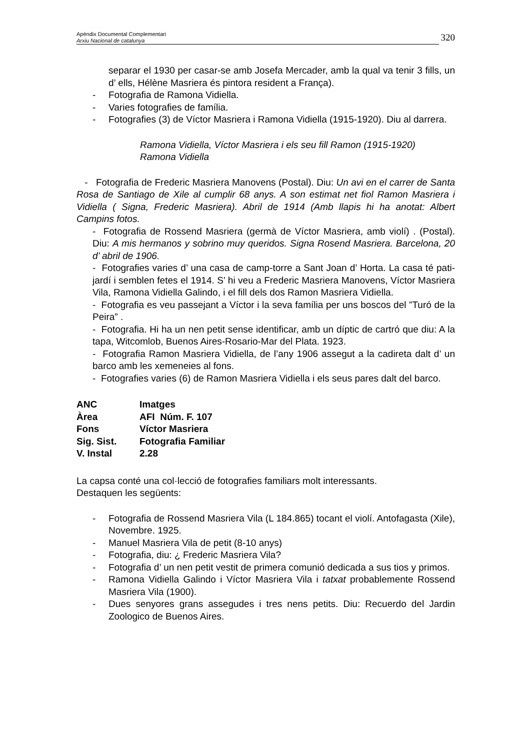Apèndix Documental Complementari
Arxiu Nacional de catalunya
320
separar el 1930 per casar-se amb Josefa Mercader, amb la qual va tenir 3 fills, un d’ ells, Hélène Masriera és pintora resident a França).
- Fotografia de Ramona Vidiella.
- Varies fotografies de família.
- Fotografies (3) de Víctor Masriera i Ramona Vidiella (1915-1920). Diu al darrera.
Ramona Vidiella, Víctor Masriera i els seu fill Ramon (1915-1920)
Ramona Vidiella
- Fotografia de Frederic Masriera Manovens (Postal). Diu: Un avi en el carrer de Santa Rosa de Santiago de Xile al cumplir 68 anys. A son estimat net fiol Ramon Masriera i Vidiella ( Signa, Frederic Masriera). Abril de 1914 (Amb llapis hi ha anotat: Albert Campins fotos.
- Fotografia de Rossend Masriera (germà de Víctor Masriera, amb violí) . (Postal). Diu: A mis hermanos y sobrino muy queridos. Signa Rosend Masriera. Barcelona, 20 d’ abril de 1906.
- Fotografies varies d’ una casa de camp-torre a Sant Joan d’ Horta. La casa té pati-jardí i semblen fetes el 1914. S’ hi veu a Frederic Masriera Manovens, Víctor Masriera Vila, Ramona Vidiella Galindo, i el fill dels dos Ramon Masriera Vidiella.
- Fotografia es veu passejant a Víctor i la seva família per uns boscos del ”Turó de la Peira” .
- Fotografia. Hi ha un nen petit sense identificar, amb un díptic de cartró que diu: A la tapa, Witcomlob, Buenos Aires-Rosario-Mar del Plata. 1923.
- Fotografia Ramon Masriera Vidiella, de l’any 1906 assegut a la cadireta dalt d’ un barco amb les xemeneies al fons.
- Fotografies varies (6) de Ramon Masriera Vidiella i els seus pares dalt del barco.
| ANC | Imatges |
| Àrea | AFI Núm. F. 107 |
| Fons | Víctor Masriera |
| Sig. Sist. | Fotografia Familiar |
| V. Instal | 2.28 |
La capsa conté una col·lecció de fotografies familiars molt interessants.
Destaquen les següents:
- Fotografia de Rossend Masriera Vila (L 184.865) tocant el violí. Antofagasta (Xile), Novembre. 1925.
- Manuel Masriera Vila de petit (8-10 anys)
- Fotografia, diu: ¿ Frederic Masriera Vila?
- Fotografia d’ un nen petit vestit de primera comunió dedicada a sus tios y primos.
- Ramona Vidiella Galindo i Víctor Masriera Vila i tatxat probablemente Rossend Masriera Vila (1900).
- Dues senyores grans assegudes i tres nens petits. Diu: Recuerdo del Jardin Zoologico de Buenos Aires.